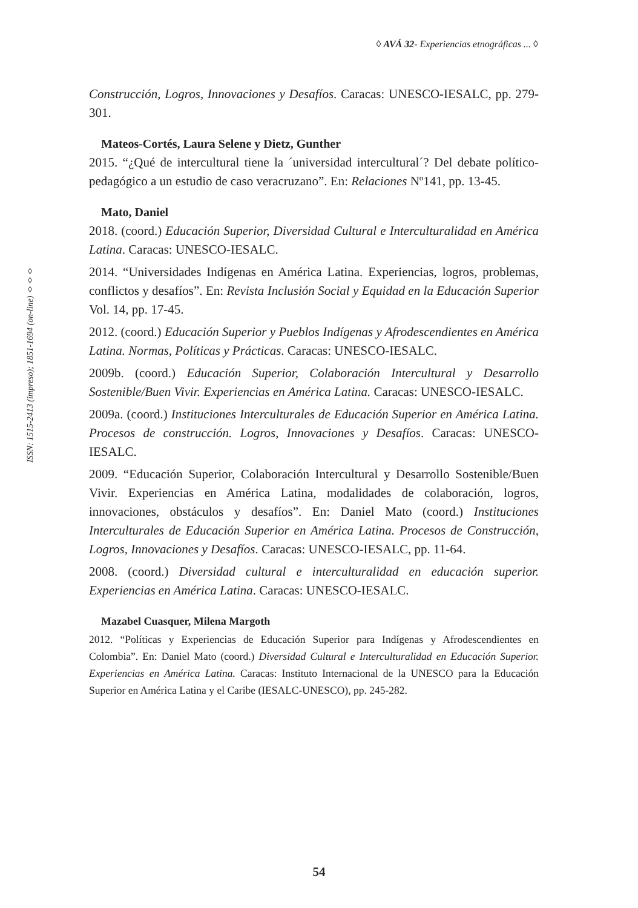◊ AVÁ 32- Experiencias etnográficas ... ◊
ISSN: 1515-2413 (impreso); 1851-1694 (on-line) ◊◊◊
Construcción, Logros, Innovaciones y Desafíos. Caracas: UNESCO-IESALC, pp. 279-301.
Mateos-Cortés, Laura Selene y Dietz, Gunther
2015. “¿Qué de intercultural tiene la ´universidad intercultural´? Del debate político-pedagógico a un estudio de caso veracruzano”. En: Relaciones Nº141, pp. 13-45.
Mato, Daniel
2018. (coord.) Educación Superior, Diversidad Cultural e Interculturalidad en América Latina. Caracas: UNESCO-IESALC.
2014. “Universidades Indígenas en América Latina. Experiencias, logros, problemas, conflictos y desafíos”. En: Revista Inclusión Social y Equidad en la Educación Superior Vol. 14, pp. 17-45.
2012. (coord.) Educación Superior y Pueblos Indígenas y Afrodescendientes en América Latina. Normas, Políticas y Prácticas. Caracas: UNESCO-IESALC.
2009b. (coord.) Educación Superior, Colaboración Intercultural y Desarrollo Sostenible/Buen Vivir. Experiencias en América Latina. Caracas: UNESCO-IESALC.
2009a. (coord.) Instituciones Interculturales de Educación Superior en América Latina. Procesos de construcción. Logros, Innovaciones y Desafíos. Caracas: UNESCO-IESALC.
2009. “Educación Superior, Colaboración Intercultural y Desarrollo Sostenible/Buen Vivir. Experiencias en América Latina, modalidades de colaboración, logros, innovaciones, obstáculos y desafíos”. En: Daniel Mato (coord.) Instituciones Interculturales de Educación Superior en América Latina. Procesos de Construcción, Logros, Innovaciones y Desafíos. Caracas: UNESCO-IESALC, pp. 11-64.
2008. (coord.) Diversidad cultural e interculturalidad en educación superior. Experiencias en América Latina. Caracas: UNESCO-IESALC.
Mazabel Cuasquer, Milena Margoth
2012. “Políticas y Experiencias de Educación Superior para Indígenas y Afrodescendientes en Colombia”. En: Daniel Mato (coord.) Diversidad Cultural e Interculturalidad en Educación Superior. Experiencias en América Latina. Caracas: Instituto Internacional de la UNESCO para la Educación Superior en América Latina y el Caribe (IESALC-UNESCO), pp. 245-282.
54